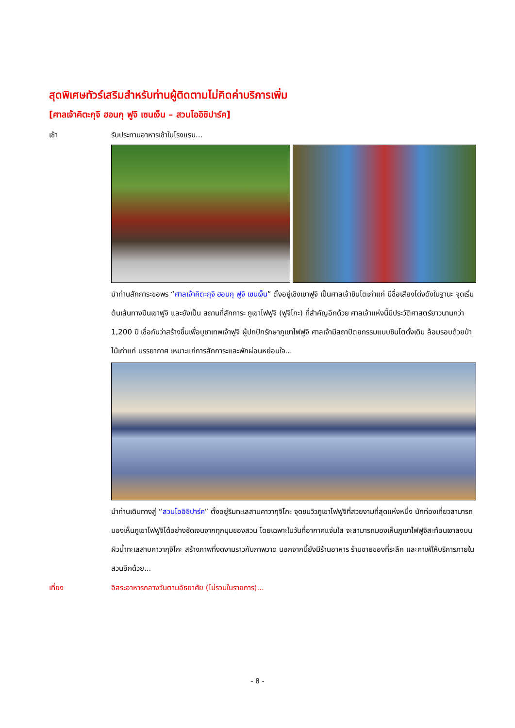สุดพิเศษทัวร์เสริมสำหรับท่านผู้ติดตามไม่คิดค่าบริการเพิ่ม
[ศาลเจ้าคิตะกุจิ ฮอนกุ ฟูจิ เซนเง็น – สวนโออิชิปาร์ค]
เช้า รับประทานอาหารเช้าในโรงแรม...
นำท่านสักการะขอพร “ศาลเจ้าคิตะกุจิ ฮอนกุ ฟูจิ เซนเง็น” ตั้งอยู่เชิงเขาฟูจิ เป็นศาลเจ้าชินโตเก่าแก่ มีชื่อเสียงโด่งดังในฐานะ จุดเริ่มต้นเส้นทางปีนเขาฟูจิ และยังเป็น สถานที่สักการะ ภูเขาไฟฟูจิ (ฟูจิโกะ) ที่สำคัญอีกด้วย ศาลเจ้าแห่งนี้มีประวัติศาสตร์ยาวนานกว่า 1,200 ปี เชื่อกันว่าสร้างขึ้นเพื่อบูชาเทพเจ้าฟูจิ ผู้ปกปักรักษาภูเขาไฟฟูจิ ศาลเจ้ามีสถาปัตยกรรมแบบชินโตดั้งเดิม ล้อมรอบด้วยป่าไม้เก่าแก่ บรรยากาศ เหมาะแก่การสักการะและพักผ่อนหย่อนใจ...
นำท่านเดินทางสู่ “สวนโออิชิปาร์ค” ตั้งอยู่ริมทะเลสาบคาวากุจิโกะ จุดชมวิวภูเขาไฟฟูจิที่สวยงามที่สุดแห่งหนึ่ง นักท่องเที่ยวสามารถมองเห็นภูเขาไฟฟูจิได้อย่างชัดเจนจากทุกมุมของสวน โดยเฉพาะในวันที่อากาศแจ่มใส จะสามารถมองเห็นภูเขาไฟฟูจิสะท้อนเงาลงบนผิวน้ำทะเลสาบคาวากุจิโกะ สร้างภาพที่งดงามราวกับภาพวาด นอกจากนี้ยังมีร้านอาหาร ร้านขายของที่ระลึก และคาเฟ่ให้บริการภายในสวนอีกด้วย...
เที่ยง อิสระอาหารกลางวันตามอัธยาศัย (ไม่รวมในรายการ)...
- 8 -